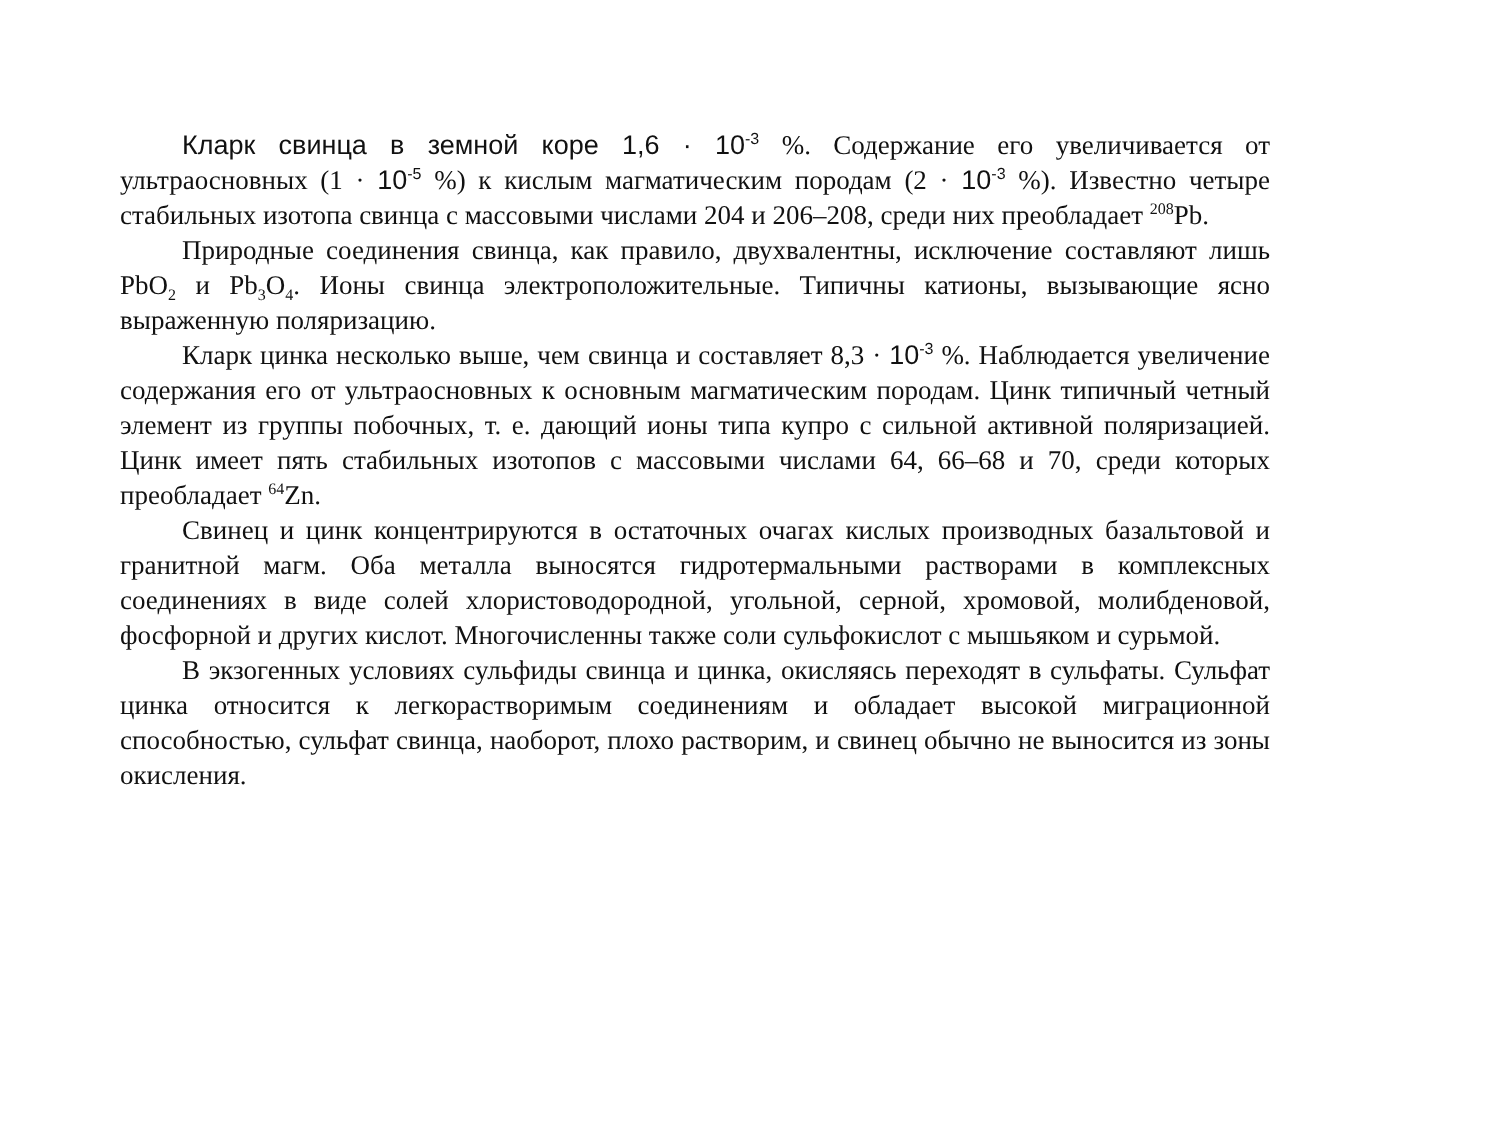Кларк свинца в земной коре 1,6 · 10<sup>-3</sup> %. Содержание его увеличивается от ультраосновных (1 · 10<sup>-5</sup> %) к кислым магматическим породам (2 · 10<sup>-3</sup> %). Известно четыре стабильных изотопа свинца с массовыми числами 204 и 206–208, среди них преобладает <sup>208</sup>Pb.
Природные соединения свинца, как правило, двухвалентны, исключение составляют лишь PbO<sub>2</sub> и Pb<sub>3</sub>O<sub>4</sub>. Ионы свинца электроположительные. Типичны катионы, вызывающие ясно выраженную поляризацию.
Кларк цинка несколько выше, чем свинца и составляет 8,3 · 10<sup>-3</sup> %. Наблюдается увеличение содержания его от ультраосновных к основным магматическим породам. Цинк типичный четный элемент из группы побочных, т. е. дающий ионы типа купро с сильной активной поляризацией. Цинк имеет пять стабильных изотопов с массовыми числами 64, 66–68 и 70, среди которых преобладает <sup>64</sup>Zn.
Свинец и цинк концентрируются в остаточных очагах кислых производных базальтовой и гранитной магм. Оба металла выносятся гидротермальными растворами в комплексных соединениях в виде солей хлористоводородной, угольной, серной, хромовой, молибденовой, фосфорной и других кислот. Многочисленны также соли сульфокислот с мышьяком и сурьмой.
В экзогенных условиях сульфиды свинца и цинка, окисляясь переходят в сульфаты. Сульфат цинка относится к легкорастворимым соединениям и обладает высокой миграционной способностью, сульфат свинца, наоборот, плохо растворим, и свинец обычно не выносится из зоны окисления.